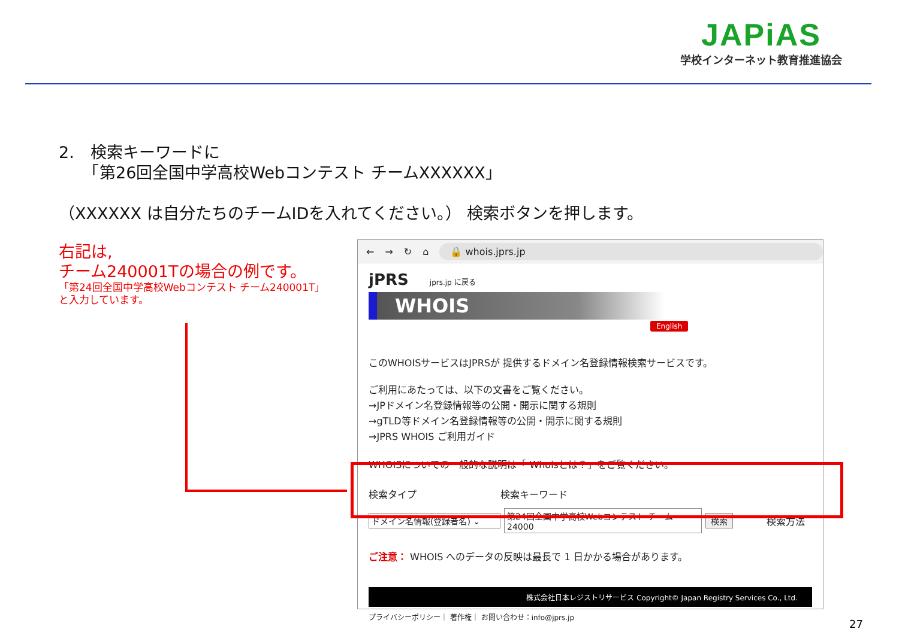JAPiAS
学校インターネット教育推進協会
2.　検索キーワードに
　　「第26回全国中学高校Webコンテスト チームXXXXXX」
（XXXXXX は自分たちのチームIDを入れてください。） 検索ボタンを押します。
右記は,
チーム240001Tの場合の例です。
「第24回全国中学高校Webコンテスト チーム240001T」
と入力しています。
← → ↻ ⌂ 🔒 whois.jprs.jp
jPRS jprs.jp に戻る
WHOIS
English
このWHOISサービスはJPRSが 提供するドメイン名登録情報検索サービスです。
ご利用にあたっては、以下の文書をご覧ください。
→JPドメイン名登録情報等の公開・開示に関する規則
→gTLD等ドメイン名登録情報等の公開・開示に関する規則
→JPRS WHOIS ご利用ガイド
WHOISについての一般的な説明は「 Whoisとは？」をご覧ください。
検索タイプ 検索キーワード
ドメイン名情報(登録者名) ⌄ 第24回全国中学高校Webコンテスト チーム24000 検索 検索方法
ご注意： WHOIS へのデータの反映は最長で 1 日かかる場合があります。
株式会社日本レジストリサービス Copyright© Japan Registry Services Co., Ltd.
プライバシーポリシー｜ 著作権｜ お問い合わせ：info@jprs.jp
27